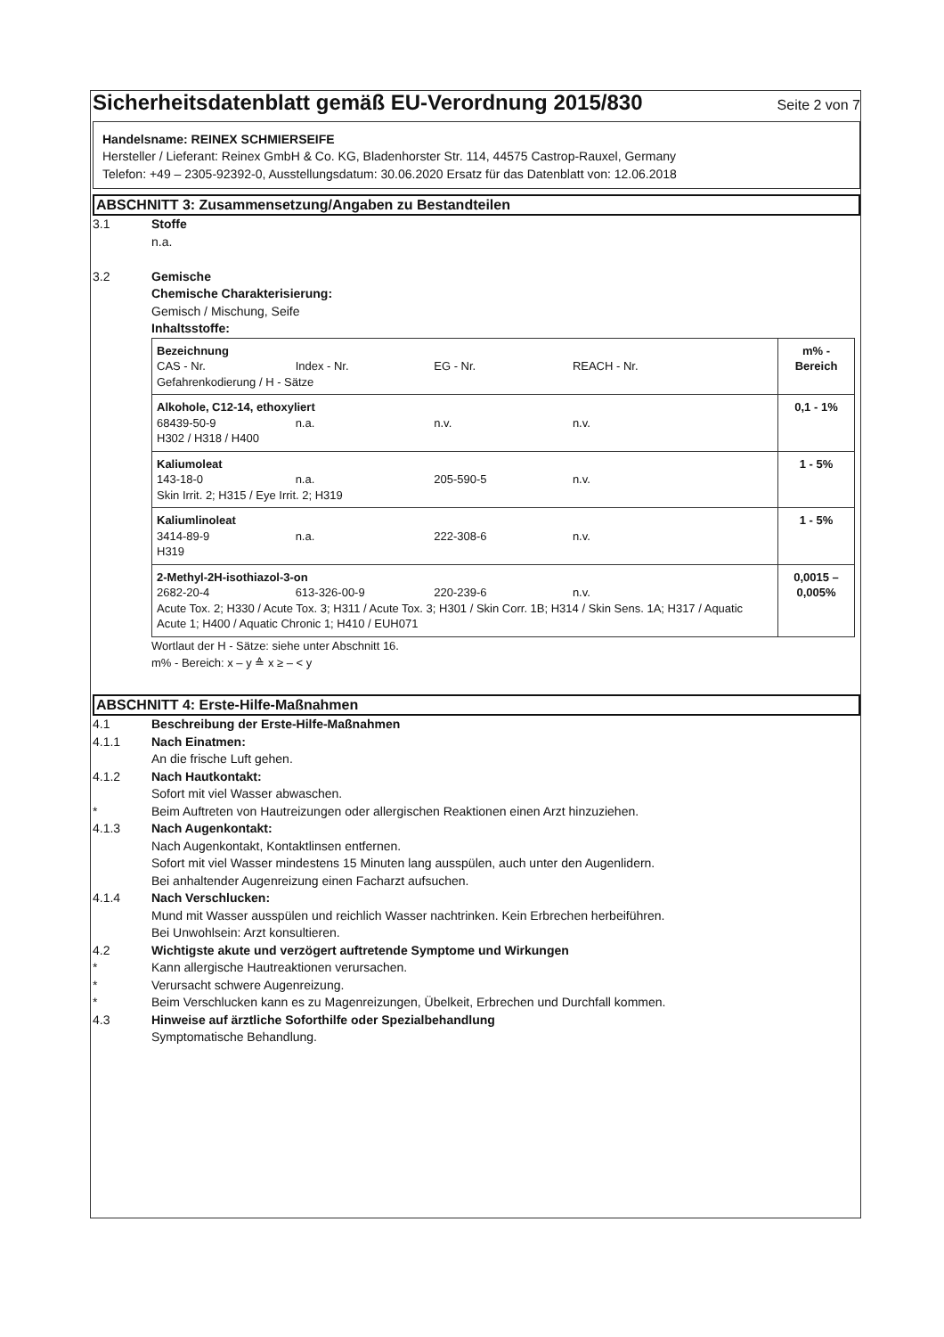Sicherheitsdatenblatt gemäß EU-Verordnung 2015/830
Seite 2 von 7
Handelsname: REINEX SCHMIERSEIFE
Hersteller / Lieferant: Reinex GmbH & Co. KG, Bladenhorster Str. 114, 44575 Castrop-Rauxel, Germany
Telefon: +49 – 2305-92392-0, Ausstellungsdatum: 30.06.2020 Ersatz für das Datenblatt von: 12.06.2018
ABSCHNITT 3: Zusammensetzung/Angaben zu Bestandteilen
3.1 Stoffe
n.a.
3.2 Gemische
Chemische Charakterisierung:
Gemisch / Mischung, Seife
Inhaltsstoffe:
| Bezeichnung CAS - Nr. Index - Nr. EG - Nr. REACH - Nr. Gefahrenkodierung / H - Sätze | m% - Bereich |
| Alkohole, C12-14, ethoxyliert 68439-50-9 n.a. n.v. n.v. H302 / H318 / H400 | 0,1 - 1% |
| Kaliumoleat 143-18-0 n.a. 205-590-5 n.v. Skin Irrit. 2; H315 / Eye Irrit. 2; H319 | 1 - 5% |
| Kaliumlinoleat 3414-89-9 n.a. 222-308-6 n.v. H319 | 1 - 5% |
| 2-Methyl-2H-isothiazol-3-on 2682-20-4 613-326-00-9 220-239-6 n.v. Acute Tox. 2; H330 / Acute Tox. 3; H311 / Acute Tox. 3; H301 / Skin Corr. 1B; H314 / Skin Sens. 1A; H317 / Aquatic Acute 1; H400 / Aquatic Chronic 1; H410 / EUH071 | 0,0015 – 0,005% |
Wortlaut der H - Sätze: siehe unter Abschnitt 16.
m% - Bereich: x – y ≙ x ≥ – < y
ABSCHNITT 4: Erste-Hilfe-Maßnahmen
4.1 Beschreibung der Erste-Hilfe-Maßnahmen
4.1.1 Nach Einatmen:
An die frische Luft gehen.
4.1.2 Nach Hautkontakt:
Sofort mit viel Wasser abwaschen.
* Beim Auftreten von Hautreizungen oder allergischen Reaktionen einen Arzt hinzuziehen.
4.1.3 Nach Augenkontakt:
Nach Augenkontakt, Kontaktlinsen entfernen.
Sofort mit viel Wasser mindestens 15 Minuten lang ausspülen, auch unter den Augenlidern.
Bei anhaltender Augenreizung einen Facharzt aufsuchen.
4.1.4 Nach Verschlucken:
Mund mit Wasser ausspülen und reichlich Wasser nachtrinken. Kein Erbrechen herbeiführen.
Bei Unwohlsein: Arzt konsultieren.
4.2 Wichtigste akute und verzögert auftretende Symptome und Wirkungen
* Kann allergische Hautreaktionen verursachen.
* Verursacht schwere Augenreizung.
* Beim Verschlucken kann es zu Magenreizungen, Übelkeit, Erbrechen und Durchfall kommen.
4.3 Hinweise auf ärztliche Soforthilfe oder Spezialbehandlung
Symptomatische Behandlung.